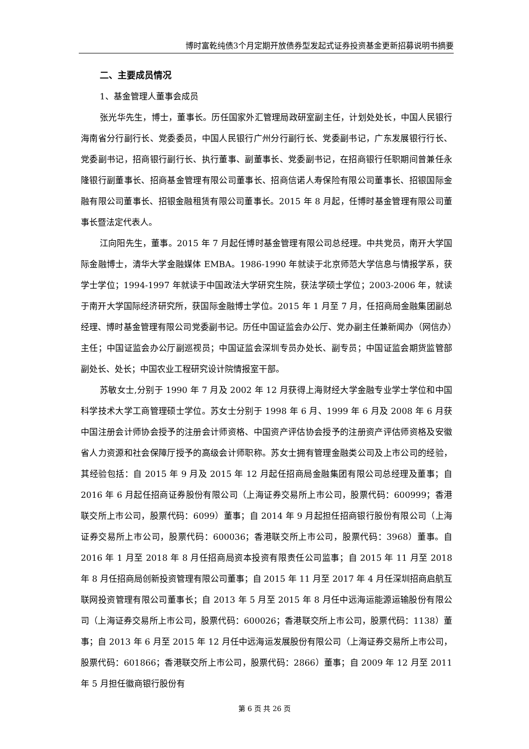博时富乾纯债3个月定期开放债券型发起式证券投资基金更新招募说明书摘要
二、主要成员情况
1、基金管理人董事会成员
张光华先生，博士，董事长。历任国家外汇管理局政研室副主任，计划处处长，中国人民银行海南省分行副行长、党委委员，中国人民银行广州分行副行长、党委副书记，广东发展银行行长、党委副书记，招商银行副行长、执行董事、副董事长、党委副书记，在招商银行任职期间曾兼任永隆银行副董事长、招商基金管理有限公司董事长、招商信诺人寿保险有限公司董事长、招银国际金融有限公司董事长、招银金融租赁有限公司董事长。2015 年 8 月起，任博时基金管理有限公司董事长暨法定代表人。
江向阳先生，董事。2015 年 7 月起任博时基金管理有限公司总经理。中共党员，南开大学国际金融博士，清华大学金融媒体 EMBA。1986-1990 年就读于北京师范大学信息与情报学系，获学士学位；1994-1997 年就读于中国政法大学研究生院，获法学硕士学位；2003-2006 年，就读于南开大学国际经济研究所，获国际金融博士学位。2015 年 1 月至 7 月，任招商局金融集团副总经理、博时基金管理有限公司党委副书记。历任中国证监会办公厅、党办副主任兼新闻办（网信办）主任；中国证监会办公厅副巡视员；中国证监会深圳专员办处长、副专员；中国证监会期货监管部副处长、处长；中国农业工程研究设计院情报室干部。
苏敏女士,分别于 1990 年 7 月及 2002 年 12 月获得上海财经大学金融专业学士学位和中国科学技术大学工商管理硕士学位。苏女士分别于 1998 年 6 月、1999 年 6 月及 2008 年 6 月获中国注册会计师协会授予的注册会计师资格、中国资产评估协会授予的注册资产评估师资格及安徽省人力资源和社会保障厅授予的高级会计师职称。苏女士拥有管理金融类公司及上市公司的经验，其经验包括：自 2015 年 9 月及 2015 年 12 月起任招商局金融集团有限公司总经理及董事；自 2016 年 6 月起任招商证券股份有限公司（上海证券交易所上市公司，股票代码：600999；香港联交所上市公司，股票代码：6099）董事；自 2014 年 9 月起担任招商银行股份有限公司（上海证券交易所上市公司，股票代码：600036；香港联交所上市公司，股票代码：3968）董事。自 2016 年 1 月至 2018 年 8 月任招商局资本投资有限责任公司监事；自 2015 年 11 月至 2018 年 8 月任招商局创新投资管理有限公司董事；自 2015 年 11 月至 2017 年 4 月任深圳招商启航互联网投资管理有限公司董事长；自 2013 年 5 月至 2015 年 8 月任中远海运能源运输股份有限公司（上海证券交易所上市公司，股票代码：600026；香港联交所上市公司，股票代码：1138）董事；自 2013 年 6 月至 2015 年 12 月任中远海运发展股份有限公司（上海证券交易所上市公司，股票代码：601866；香港联交所上市公司，股票代码：2866）董事；自 2009 年 12 月至 2011 年 5 月担任徽商银行股份有
第 6 页 共 26 页